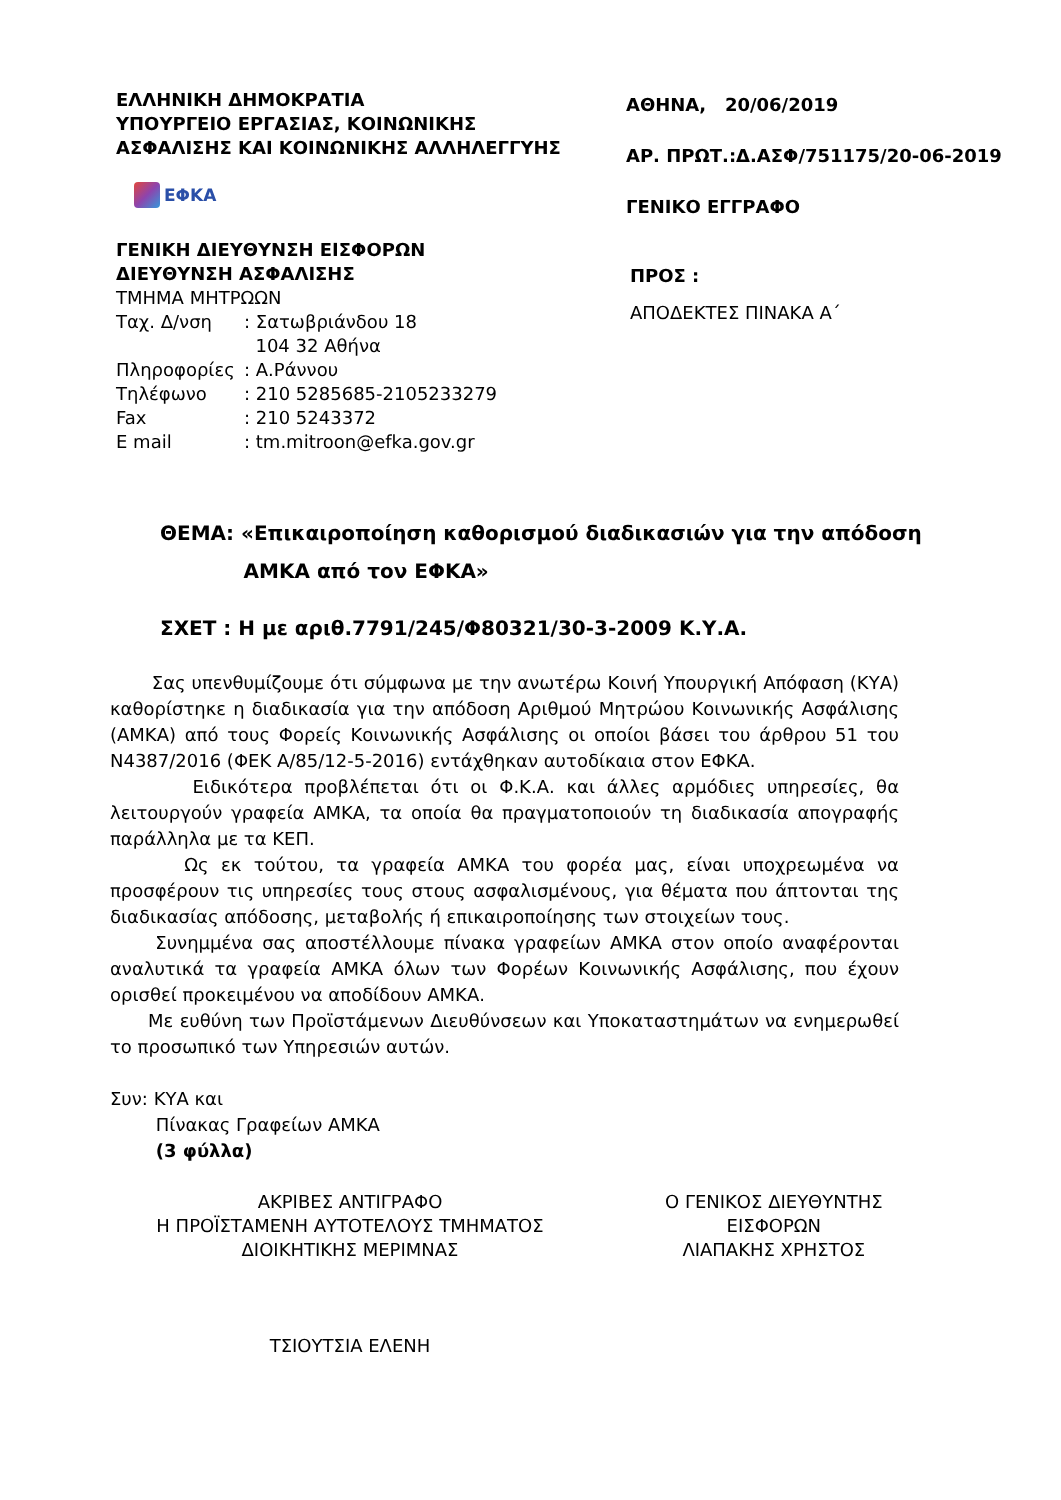ΕΛΛΗΝΙΚΗ ΔΗΜΟΚΡΑΤΙΑ
ΥΠΟΥΡΓΕΙΟ ΕΡΓΑΣΙΑΣ, ΚΟΙΝΩΝΙΚΗΣ
ΑΣΦΑΛΙΣΗΣ ΚΑΙ ΚΟΙΝΩΝΙΚΗΣ ΑΛΛΗΛΕΓΓΥΗΣ
ΕΦΚΑ
ΓΕΝΙΚΗ ΔΙΕΥΘΥΝΣΗ ΕΙΣΦΟΡΩΝ
ΔΙΕΥΘΥΝΣΗ ΑΣΦΑΛΙΣΗΣ
ΤΜΗΜΑ ΜΗΤΡΩΩΝ
| Ταχ. Δ/νση | : Σατωβριάνδου 18 104 32 Αθήνα |
| Πληροφορίες | : Α.Ράννου |
| Τηλέφωνο | : 210 5285685-2105233279 |
| Fax | : 210 5243372 |
| E mail | : tm.mitroon@efka.gov.gr |
ΑΘΗΝΑ, 20/06/2019
ΑΡ. ΠΡΩΤ.:Δ.ΑΣΦ/751175/20-06-2019
ΓΕΝΙΚΟ ΕΓΓΡΑΦΟ
ΠΡΟΣ :
ΑΠΟΔΕΚΤΕΣ ΠΙΝΑΚΑ Α΄
ΘΕΜΑ: «Επικαιροποίηση καθορισμού διαδικασιών για την απόδοση
ΑΜΚΑ από τον ΕΦΚΑ»
ΣΧΕΤ : Η με αριθ.7791/245/Φ80321/30-3-2009 Κ.Υ.Α.
Σας υπενθυμίζουμε ότι σύμφωνα με την ανωτέρω Κοινή Υπουργική Απόφαση (ΚΥΑ) καθορίστηκε η διαδικασία για την απόδοση Αριθμού Μητρώου Κοινωνικής Ασφάλισης (ΑΜΚΑ) από τους Φορείς Κοινωνικής Ασφάλισης οι οποίοι βάσει του άρθρου 51 του Ν4387/2016 (ΦΕΚ Α/85/12-5-2016) εντάχθηκαν αυτοδίκαια στον ΕΦΚΑ.
Ειδικότερα προβλέπεται ότι οι Φ.Κ.Α. και άλλες αρμόδιες υπηρεσίες, θα λειτουργούν γραφεία ΑΜΚΑ, τα οποία θα πραγματοποιούν τη διαδικασία απογραφής παράλληλα με τα ΚΕΠ.
Ως εκ τούτου, τα γραφεία ΑΜΚΑ του φορέα μας, είναι υποχρεωμένα να προσφέρουν τις υπηρεσίες τους στους ασφαλισμένους, για θέματα που άπτονται της διαδικασίας απόδοσης, μεταβολής ή επικαιροποίησης των στοιχείων τους.
Συνημμένα σας αποστέλλουμε πίνακα γραφείων ΑΜΚΑ στον οποίο αναφέρονται αναλυτικά τα γραφεία ΑΜΚΑ όλων των Φορέων Κοινωνικής Ασφάλισης, που έχουν ορισθεί προκειμένου να αποδίδουν ΑΜΚΑ.
Με ευθύνη των Προϊστάμενων Διευθύνσεων και Υποκαταστημάτων να ενημερωθεί το προσωπικό των Υπηρεσιών αυτών.
Συν: ΚΥΑ και
Πίνακας Γραφείων ΑΜΚΑ
(3 φύλλα)
ΑΚΡΙΒΕΣ ΑΝΤΙΓΡΑΦΟ
Η ΠΡΟΪΣΤΑΜΕΝΗ ΑΥΤΟΤΕΛΟΥΣ ΤΜΗΜΑΤΟΣ
ΔΙΟΙΚΗΤΙΚΗΣ ΜΕΡΙΜΝΑΣ
ΤΣΙΟΥΤΣΙΑ ΕΛΕΝΗ
Ο ΓΕΝΙΚΟΣ ΔΙΕΥΘΥΝΤΗΣ
ΕΙΣΦΟΡΩΝ
ΛΙΑΠΑΚΗΣ ΧΡΗΣΤΟΣ